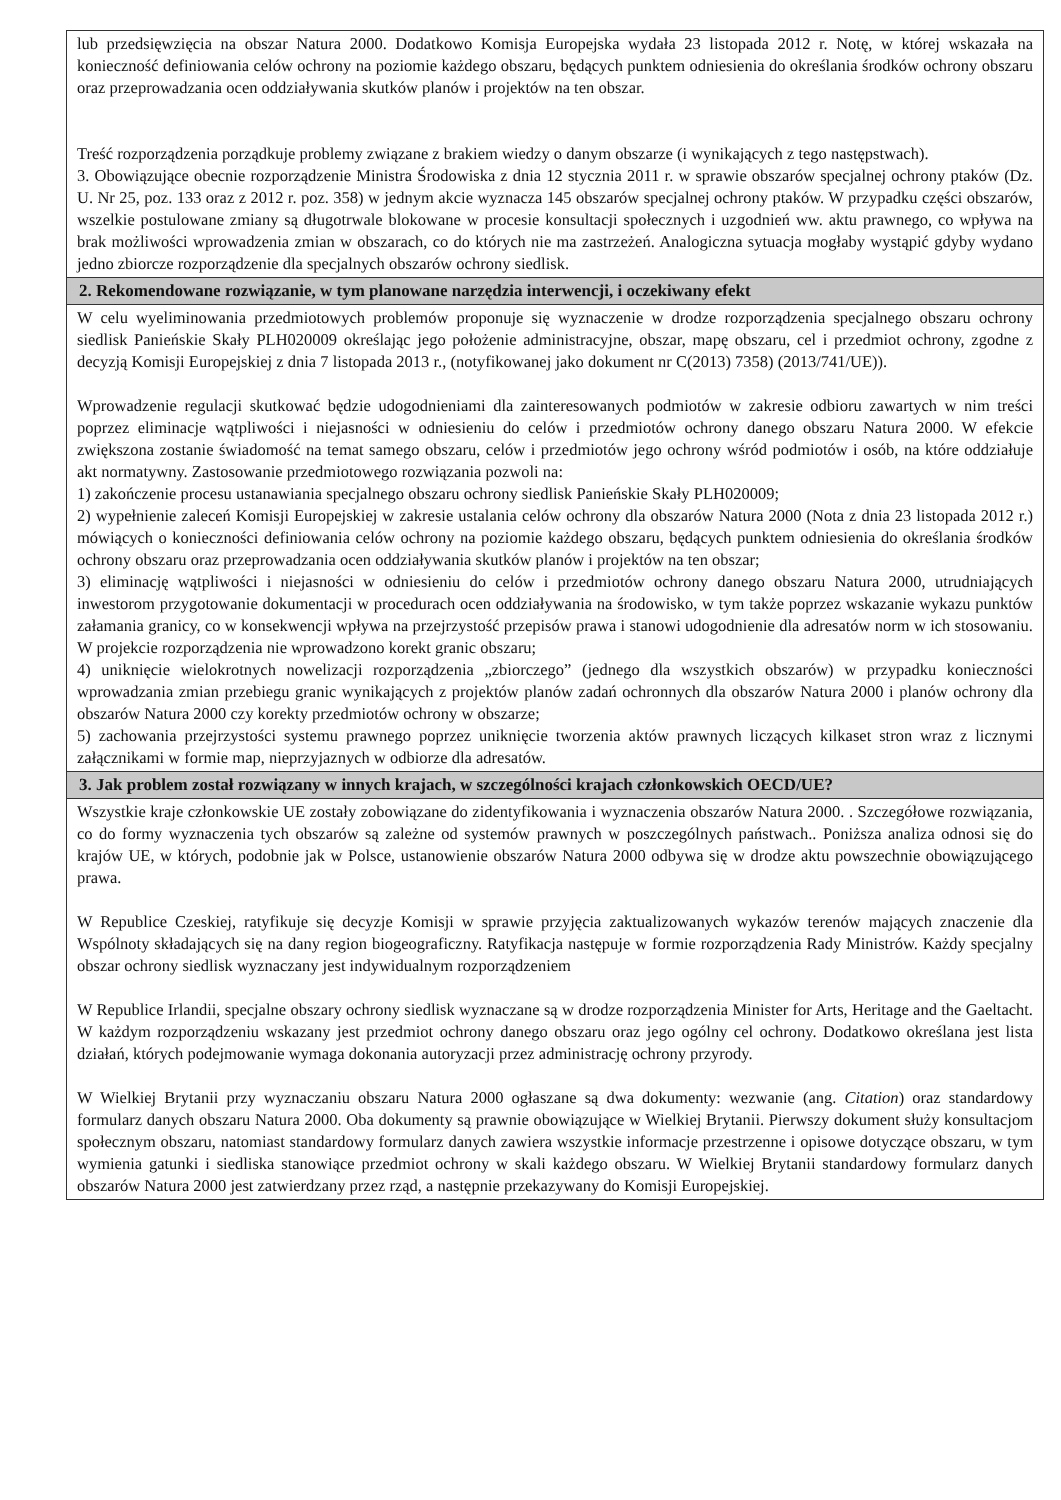| lub przedsięwzięcia na obszar Natura 2000. Dodatkowo Komisja Europejska wydała 23 listopada 2012 r. Notę, w której wskazała na konieczność definiowania celów ochrony na poziomie każdego obszaru, będących punktem odniesienia do określania środków ochrony obszaru oraz przeprowadzania ocen oddziaływania skutków planów i projektów na ten obszar. Treść rozporządzenia porządkuje problemy związane z brakiem wiedzy o danym obszarze (i wynikających z tego następstwach). 3. Obowiązujące obecnie rozporządzenie Ministra Środowiska z dnia 12 stycznia 2011 r. w sprawie obszarów specjalnej ochrony ptaków (Dz. U. Nr 25, poz. 133 oraz z 2012 r. poz. 358) w jednym akcie wyznacza 145 obszarów specjalnej ochrony ptaków. W przypadku części obszarów, wszelkie postulowane zmiany są długotrwale blokowane w procesie konsultacji społecznych i uzgodnień ww. aktu prawnego, co wpływa na brak możliwości wprowadzenia zmian w obszarach, co do których nie ma zastrzeżeń. Analogiczna sytuacja mogłaby wystąpić gdyby wydano jedno zbiorcze rozporządzenie dla specjalnych obszarów ochrony siedlisk. |
| 2. Rekomendowane rozwiązanie, w tym planowane narzędzia interwencji, i oczekiwany efekt |
| W celu wyeliminowania przedmiotowych problemów proponuje się wyznaczenie w drodze rozporządzenia specjalnego obszaru ochrony siedlisk Panieńskie Skały PLH020009 określając jego położenie administracyjne, obszar, mapę obszaru, cel i przedmiot ochrony, zgodne z decyzją Komisji Europejskiej z dnia 7 listopada 2013 r., (notyfikowanej jako dokument nr C(2013) 7358) (2013/741/UE)). Wprowadzenie regulacji skutkować będzie udogodnieniami dla zainteresowanych podmiotów w zakresie odbioru zawartych w nim treści poprzez eliminacje wątpliwości i niejasności w odniesieniu do celów i przedmiotów ochrony danego obszaru Natura 2000. W efekcie zwiększona zostanie świadomość na temat samego obszaru, celów i przedmiotów jego ochrony wśród podmiotów i osób, na które oddziałuje akt normatywny. Zastosowanie przedmiotowego rozwiązania pozwoli na: 1) zakończenie procesu ustanawiania specjalnego obszaru ochrony siedlisk Panieńskie Skały PLH020009; 2) wypełnienie zaleceń Komisji Europejskiej w zakresie ustalania celów ochrony dla obszarów Natura 2000 (Nota z dnia 23 listopada 2012 r.) mówiących o konieczności definiowania celów ochrony na poziomie każdego obszaru, będących punktem odniesienia do określania środków ochrony obszaru oraz przeprowadzania ocen oddziaływania skutków planów i projektów na ten obszar; 3) eliminację wątpliwości i niejasności w odniesieniu do celów i przedmiotów ochrony danego obszaru Natura 2000, utrudniających inwestorom przygotowanie dokumentacji w procedurach ocen oddziaływania na środowisko, w tym także poprzez wskazanie wykazu punktów załamania granicy, co w konsekwencji wpływa na przejrzystość przepisów prawa i stanowi udogodnienie dla adresatów norm w ich stosowaniu. W projekcie rozporządzenia nie wprowadzono korekt granic obszaru; 4) uniknięcie wielokrotnych nowelizacji rozporządzenia „zbiorczego” (jednego dla wszystkich obszarów) w przypadku konieczności wprowadzania zmian przebiegu granic wynikających z projektów planów zadań ochronnych dla obszarów Natura 2000 i planów ochrony dla obszarów Natura 2000 czy korekty przedmiotów ochrony w obszarze; 5) zachowania przejrzystości systemu prawnego poprzez uniknięcie tworzenia aktów prawnych liczących kilkaset stron wraz z licznymi załącznikami w formie map, nieprzyjaznych w odbiorze dla adresatów. |
| 3. Jak problem został rozwiązany w innych krajach, w szczególności krajach członkowskich OECD/UE? |
| Wszystkie kraje członkowskie UE zostały zobowiązane do zidentyfikowania i wyznaczenia obszarów Natura 2000. . Szczegółowe rozwiązania, co do formy wyznaczenia tych obszarów są zależne od systemów prawnych w poszczególnych państwach.. Poniższa analiza odnosi się do krajów UE, w których, podobnie jak w Polsce, ustanowienie obszarów Natura 2000 odbywa się w drodze aktu powszechnie obowiązującego prawa. W Republice Czeskiej, ratyfikuje się decyzje Komisji w sprawie przyjęcia zaktualizowanych wykazów terenów mających znaczenie dla Wspólnoty składających się na dany region biogeograficzny. Ratyfikacja następuje w formie rozporządzenia Rady Ministrów. Każdy specjalny obszar ochrony siedlisk wyznaczany jest indywidualnym rozporządzeniem W Republice Irlandii, specjalne obszary ochrony siedlisk wyznaczane są w drodze rozporządzenia Minister for Arts, Heritage and the Gaeltacht. W każdym rozporządzeniu wskazany jest przedmiot ochrony danego obszaru oraz jego ogólny cel ochrony. Dodatkowo określana jest lista działań, których podejmowanie wymaga dokonania autoryzacji przez administrację ochrony przyrody. W Wielkiej Brytanii przy wyznaczaniu obszaru Natura 2000 ogłaszane są dwa dokumenty: wezwanie (ang. Citation ) oraz standardowy formularz danych obszaru Natura 2000. Oba dokumenty są prawnie obowiązujące w Wielkiej Brytanii. Pierwszy dokument służy konsultacjom społecznym obszaru, natomiast standardowy formularz danych zawiera wszystkie informacje przestrzenne i opisowe dotyczące obszaru, w tym wymienia gatunki i siedliska stanowiące przedmiot ochrony w skali każdego obszaru. W Wielkiej Brytanii standardowy formularz danych obszarów Natura 2000 jest zatwierdzany przez rząd, a następnie przekazywany do Komisji Europejskiej. |